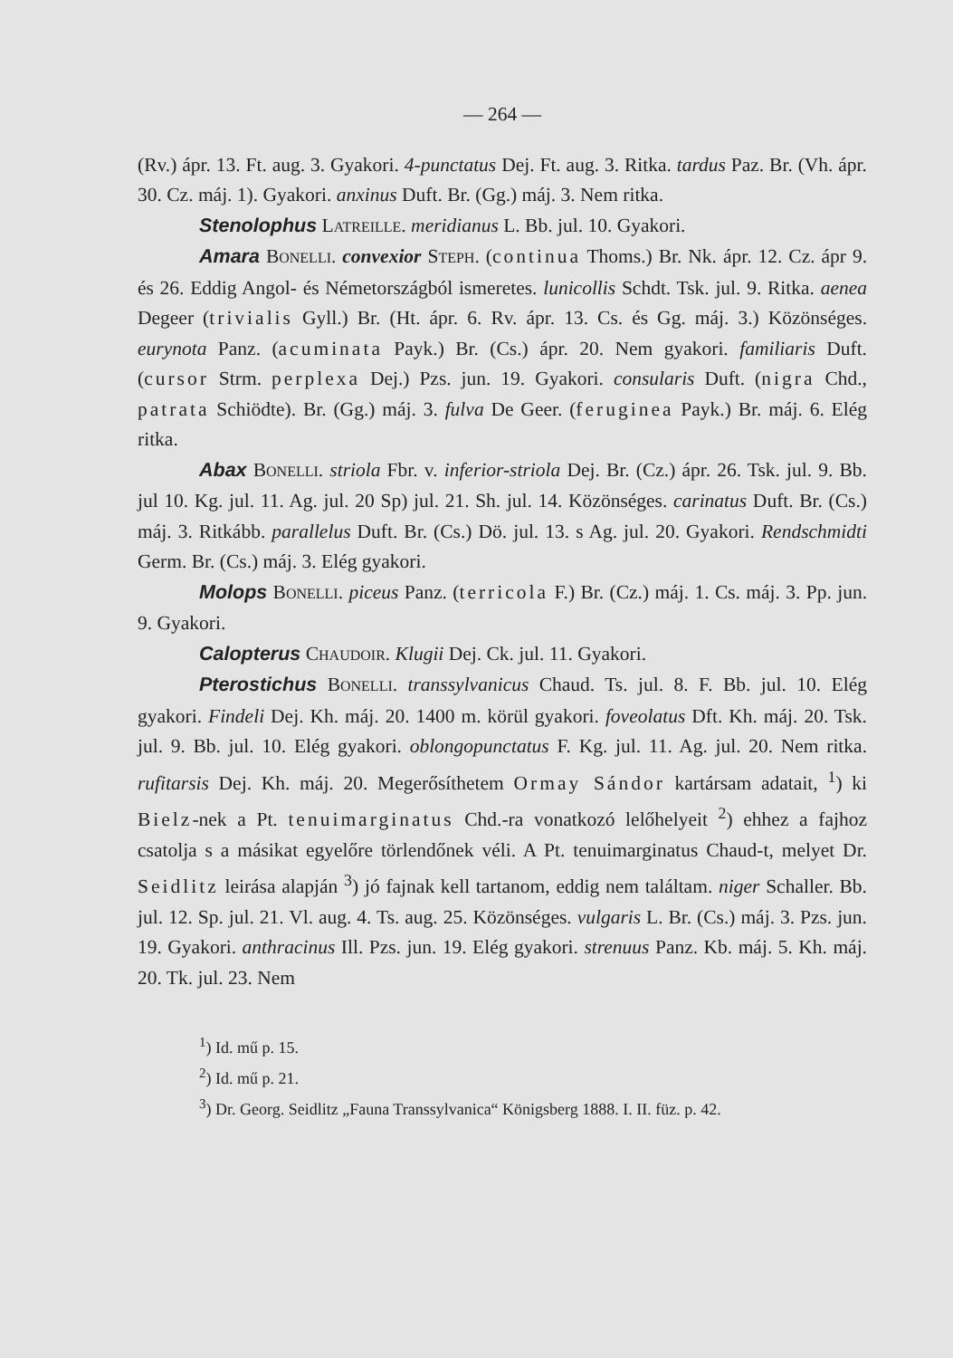— 264 —
(Rv.) ápr. 13. Ft. aug. 3. Gyakori. 4-punctatus Dej. Ft. aug. 3. Ritka. tardus Paz. Br. (Vh. ápr. 30. Cz. máj. 1). Gyakori. anxinus Duft. Br. (Gg.) máj. 3. Nem ritka.
Stenolophus LATREILLE. meridianus L. Bb. jul. 10. Gyakori.
Amara BONELLI. convexior STEPH. (continua Thoms.) Br. Nk. ápr. 12. Cz. ápr 9. és 26. Eddig Angol- és Németországból ismeretes. lunicollis Schdt. Tsk. jul. 9. Ritka. aenea Degeer (trivialis Gyll.) Br. (Ht. ápr. 6. Rv. ápr. 13. Cs. és Gg. máj. 3.) Közönséges. eurynota Panz. (acuminata Payk.) Br. (Cs.) ápr. 20. Nem gyakori. familiaris Duft. (cursor Strm. perplexa Dej.) Pzs. jun. 19. Gyakori. consularis Duft. (nigra Chd., patrata Schiödte). Br. (Gg.) máj. 3. fulva De Geer. (feruginea Payk.) Br. máj. 6. Elég ritka.
Abax BONELLI. striola Fbr. v. inferior-striola Dej. Br. (Cz.) ápr. 26. Tsk. jul. 9. Bb. jul 10. Kg. jul. 11. Ag. jul. 20 Sp) jul. 21. Sh. jul. 14. Közönséges. carinatus Duft. Br. (Cs.) máj. 3. Ritkább. parallelus Duft. Br. (Cs.) Dö. jul. 13. s Ag. jul. 20. Gyakori. Rendschmidti Germ. Br. (Cs.) máj. 3. Elég gyakori.
Molops BONELLI. piceus Panz. (terricola F.) Br. (Cz.) máj. 1. Cs. máj. 3. Pp. jun. 9. Gyakori.
Calopterus CHAUDOIR. Klugii Dej. Ck. jul. 11. Gyakori.
Pterostichus BONELLI. transsylvanicus Chaud. Ts. jul. 8. F. Bb. jul. 10. Elég gyakori. Findeli Dej. Kh. máj. 20. 1400 m. körül gyakori. foveolatus Dft. Kh. máj. 20. Tsk. jul. 9. Bb. jul. 10. Elég gyakori. oblongopunctatus F. Kg. jul. 11. Ag. jul. 20. Nem ritka. rufitarsis Dej. Kh. máj. 20. Megerősíthetem Ormay Sándor kartársam adatait, <sup>1</sup>) ki Bielz-nek a Pt. tenuimarginatus Chd.-ra vonatkozó lelőhelyeit <sup>2</sup>) ehhez a fajhoz csatolja s a másikat egyelőre törlendőnek véli. A Pt. tenuimarginatus Chaud-t, melyet Dr. Seidlitz leirása alapján <sup>3</sup>) jó fajnak kell tartanom, eddig nem találtam. niger Schaller. Bb. jul. 12. Sp. jul. 21. Vl. aug. 4. Ts. aug. 25. Közönséges. vulgaris L. Br. (Cs.) máj. 3. Pzs. jun. 19. Gyakori. anthracinus Ill. Pzs. jun. 19. Elég gyakori. strenuus Panz. Kb. máj. 5. Kh. máj. 20. Tk. jul. 23. Nem
<sup>1</sup>) Id. mű p. 15.
<sup>2</sup>) Id. mű p. 21.
<sup>3</sup>) Dr. Georg. Seidlitz „Fauna Transsylvanica“ Königsberg 1888. I. II. füz. p. 42.